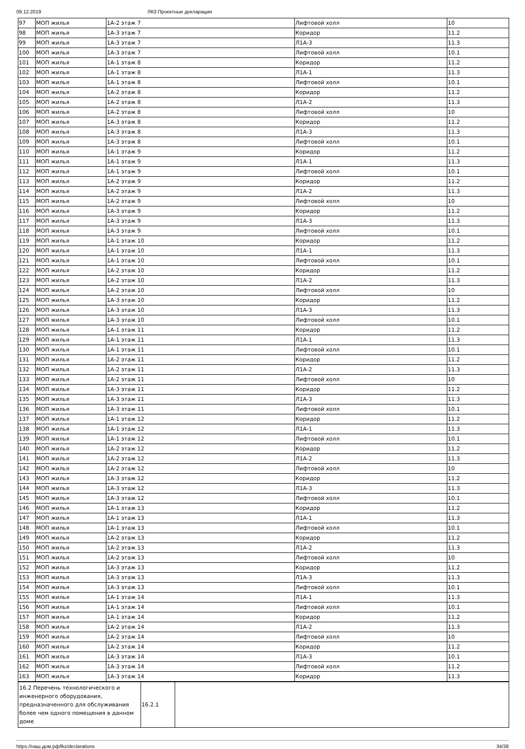09.12.2019 ЛКЗ:Проектные декларации
| 97 | МОП жилья | 1А-2 этаж 7 | Лифтовой холл | 10 |
| 98 | МОП жилья | 1А-3 этаж 7 | Коридор | 11.2 |
| 99 | МОП жилья | 1А-3 этаж 7 | Л1А-3 | 11.3 |
| 100 | МОП жилья | 1А-3 этаж 7 | Лифтовой холл | 10.1 |
| 101 | МОП жилья | 1А-1 этаж 8 | Коридор | 11.2 |
| 102 | МОП жилья | 1А-1 этаж 8 | Л1А-1 | 11.3 |
| 103 | МОП жилья | 1А-1 этаж 8 | Лифтовой холл | 10.1 |
| 104 | МОП жилья | 1А-2 этаж 8 | Коридор | 11.2 |
| 105 | МОП жилья | 1А-2 этаж 8 | Л1А-2 | 11.3 |
| 106 | МОП жилья | 1А-2 этаж 8 | Лифтовой холл | 10 |
| 107 | МОП жилья | 1А-3 этаж 8 | Коридор | 11.2 |
| 108 | МОП жилья | 1А-3 этаж 8 | Л1А-3 | 11.3 |
| 109 | МОП жилья | 1А-3 этаж 8 | Лифтовой холл | 10.1 |
| 110 | МОП жилья | 1А-1 этаж 9 | Коридор | 11.2 |
| 111 | МОП жилья | 1А-1 этаж 9 | Л1А-1 | 11.3 |
| 112 | МОП жилья | 1А-1 этаж 9 | Лифтовой холл | 10.1 |
| 113 | МОП жилья | 1А-2 этаж 9 | Коридор | 11.2 |
| 114 | МОП жилья | 1А-2 этаж 9 | Л1А-2 | 11.3 |
| 115 | МОП жилья | 1А-2 этаж 9 | Лифтовой холл | 10 |
| 116 | МОП жилья | 1А-3 этаж 9 | Коридор | 11.2 |
| 117 | МОП жилья | 1А-3 этаж 9 | Л1А-3 | 11.3 |
| 118 | МОП жилья | 1А-3 этаж 9 | Лифтовой холл | 10.1 |
| 119 | МОП жилья | 1А-1 этаж 10 | Коридор | 11.2 |
| 120 | МОП жилья | 1А-1 этаж 10 | Л1А-1 | 11.3 |
| 121 | МОП жилья | 1А-1 этаж 10 | Лифтовой холл | 10.1 |
| 122 | МОП жилья | 1А-2 этаж 10 | Коридор | 11.2 |
| 123 | МОП жилья | 1А-2 этаж 10 | Л1А-2 | 11.3 |
| 124 | МОП жилья | 1А-2 этаж 10 | Лифтовой холл | 10 |
| 125 | МОП жилья | 1А-3 этаж 10 | Коридор | 11.2 |
| 126 | МОП жилья | 1А-3 этаж 10 | Л1А-3 | 11.3 |
| 127 | МОП жилья | 1А-3 этаж 10 | Лифтовой холл | 10.1 |
| 128 | МОП жилья | 1А-1 этаж 11 | Коридор | 11.2 |
| 129 | МОП жилья | 1А-1 этаж 11 | Л1А-1 | 11.3 |
| 130 | МОП жилья | 1А-1 этаж 11 | Лифтовой холл | 10.1 |
| 131 | МОП жилья | 1А-2 этаж 11 | Коридор | 11.2 |
| 132 | МОП жилья | 1А-2 этаж 11 | Л1А-2 | 11.3 |
| 133 | МОП жилья | 1А-2 этаж 11 | Лифтовой холл | 10 |
| 134 | МОП жилья | 1А-3 этаж 11 | Коридор | 11.2 |
| 135 | МОП жилья | 1А-3 этаж 11 | Л1А-3 | 11.3 |
| 136 | МОП жилья | 1А-3 этаж 11 | Лифтовой холл | 10.1 |
| 137 | МОП жилья | 1А-1 этаж 12 | Коридор | 11.2 |
| 138 | МОП жилья | 1А-1 этаж 12 | Л1А-1 | 11.3 |
| 139 | МОП жилья | 1А-1 этаж 12 | Лифтовой холл | 10.1 |
| 140 | МОП жилья | 1А-2 этаж 12 | Коридор | 11.2 |
| 141 | МОП жилья | 1А-2 этаж 12 | Л1А-2 | 11.3 |
| 142 | МОП жилья | 1А-2 этаж 12 | Лифтовой холл | 10 |
| 143 | МОП жилья | 1А-3 этаж 12 | Коридор | 11.2 |
| 144 | МОП жилья | 1А-3 этаж 12 | Л1А-3 | 11.3 |
| 145 | МОП жилья | 1А-3 этаж 12 | Лифтовой холл | 10.1 |
| 146 | МОП жилья | 1А-1 этаж 13 | Коридор | 11.2 |
| 147 | МОП жилья | 1А-1 этаж 13 | Л1А-1 | 11.3 |
| 148 | МОП жилья | 1А-1 этаж 13 | Лифтовой холл | 10.1 |
| 149 | МОП жилья | 1А-2 этаж 13 | Коридор | 11.2 |
| 150 | МОП жилья | 1А-2 этаж 13 | Л1А-2 | 11.3 |
| 151 | МОП жилья | 1А-2 этаж 13 | Лифтовой холл | 10 |
| 152 | МОП жилья | 1А-3 этаж 13 | Коридор | 11.2 |
| 153 | МОП жилья | 1А-3 этаж 13 | Л1А-3 | 11.3 |
| 154 | МОП жилья | 1А-3 этаж 13 | Лифтовой холл | 10.1 |
| 155 | МОП жилья | 1А-1 этаж 14 | Л1А-1 | 11.3 |
| 156 | МОП жилья | 1А-1 этаж 14 | Лифтовой холл | 10.1 |
| 157 | МОП жилья | 1А-1 этаж 14 | Коридор | 11.2 |
| 158 | МОП жилья | 1А-2 этаж 14 | Л1А-2 | 11.3 |
| 159 | МОП жилья | 1А-2 этаж 14 | Лифтовой холл | 10 |
| 160 | МОП жилья | 1А-2 этаж 14 | Коридор | 11.2 |
| 161 | МОП жилья | 1А-3 этаж 14 | Л1А-3 | 10.1 |
| 162 | МОП жилья | 1А-3 этаж 14 | Лифтовой холл | 11.2 |
| 163 | МОП жилья | 1А-3 этаж 14 | Коридор | 11.3 |
| 16.2 Перечень технологического и инженер­ного оборудования, предназначенного для обслуживания более чем одного помещения в данном доме | 16.2.1 | |
https://наш.дом.рф/lkz/declarations 34/38